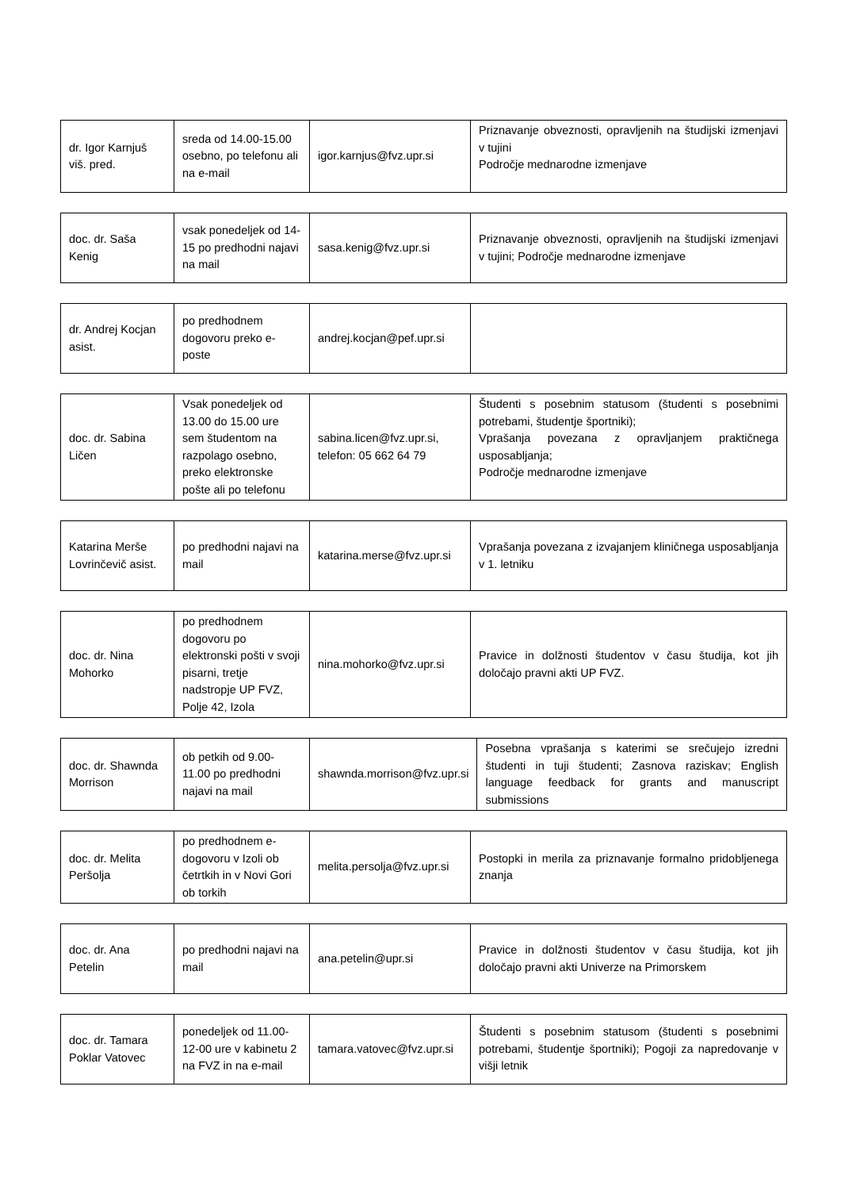| dr. Igor Karnjuš viš. pred. | sreda od 14.00-15.00 osebno, po telefonu ali na e-mail | igor.karnjus@fvz.upr.si | Priznavanje obveznosti, opravljenih na študijski izmenjavi v tujini Področje mednarodne izmenjave |
| doc. dr. Saša Kenig | vsak ponedeljek od 14-15 po predhodni najavi na mail | sasa.kenig@fvz.upr.si | Priznavanje obveznosti, opravljenih na študijski izmenjavi v tujini; Področje mednarodne izmenjave |
| dr. Andrej Kocjan asist. | po predhodnem dogovoru preko e-poste | andrej.kocjan@pef.upr.si | |
| doc. dr. Sabina Ličen | Vsak ponedeljek od 13.00 do 15.00 ure sem študentom na razpolago osebno, preko elektronske pošte ali po telefonu | sabina.licen@fvz.upr.si, telefon: 05 662 64 79 | Študenti s posebnim statusom (študenti s posebnimi potrebami, študentje športniki); Vprašanja povezana z opravljanjem praktičnega usposabljanja; Področje mednarodne izmenjave |
| Katarina Merše Lovrinčevič asist. | po predhodni najavi na mail | katarina.merse@fvz.upr.si | Vprašanja povezana z izvajanjem kliničnega usposabljanja v 1. letniku |
| doc. dr. Nina Mohorko | po predhodnem dogovoru po elektronski pošti v svoji pisarni, tretje nadstropje UP FVZ, Polje 42, Izola | nina.mohorko@fvz.upr.si | Pravice in dolžnosti študentov v času študija, kot jih določajo pravni akti UP FVZ. |
| doc. dr. Shawnda Morrison | ob petkih od 9.00-11.00 po predhodni najavi na mail | shawnda.morrison@fvz.upr.si | Posebna vprašanja s katerimi se srečujejo izredni študenti in tuji študenti; Zasnova raziskav; English language feedback for grants and manuscript submissions |
| doc. dr. Melita Peršolja | po predhodnem e-dogovoru v Izoli ob četrtkih in v Novi Gori ob torkih | melita.persolja@fvz.upr.si | Postopki in merila za priznavanje formalno pridobljenega znanja |
| doc. dr. Ana Petelin | po predhodni najavi na mail | ana.petelin@upr.si | Pravice in dolžnosti študentov v času študija, kot jih določajo pravni akti Univerze na Primorskem |
| doc. dr. Tamara Poklar Vatovec | ponedeljek od 11.00-12-00 ure v kabinetu 2 na FVZ in na e-mail | tamara.vatovec@fvz.upr.si | Študenti s posebnim statusom (študenti s posebnimi potrebami, študentje športniki); Pogoji za napredovanje v višji letnik |